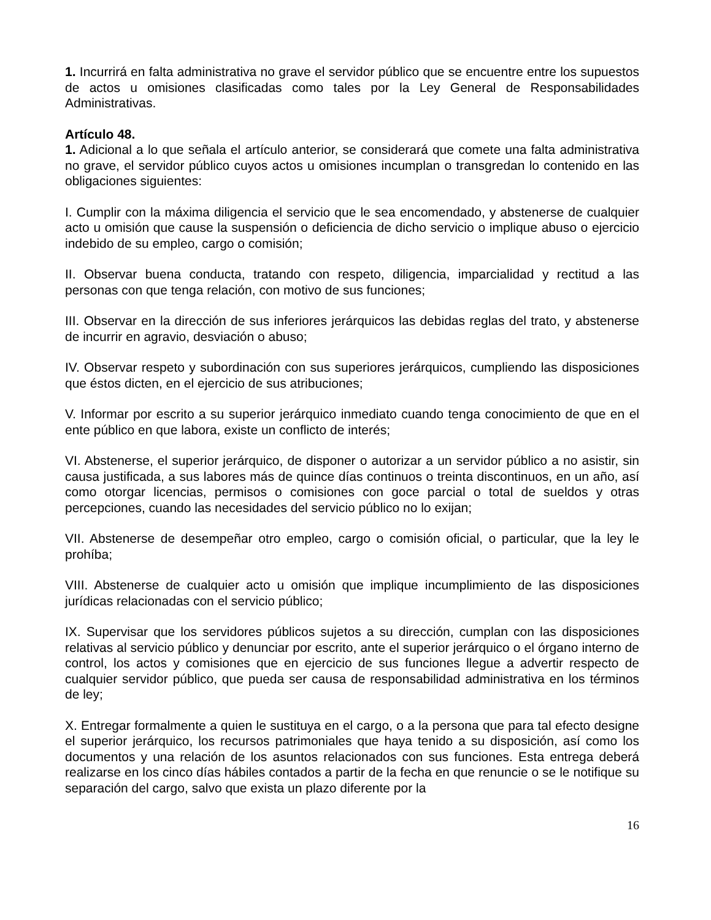1. Incurrirá en falta administrativa no grave el servidor público que se encuentre entre los supuestos de actos u omisiones clasificadas como tales por la Ley General de Responsabilidades Administrativas.
Artículo 48.
1. Adicional a lo que señala el artículo anterior, se considerará que comete una falta administrativa no grave, el servidor público cuyos actos u omisiones incumplan o transgredan lo contenido en las obligaciones siguientes:
I. Cumplir con la máxima diligencia el servicio que le sea encomendado, y abstenerse de cualquier acto u omisión que cause la suspensión o deficiencia de dicho servicio o implique abuso o ejercicio indebido de su empleo, cargo o comisión;
II. Observar buena conducta, tratando con respeto, diligencia, imparcialidad y rectitud a las personas con que tenga relación, con motivo de sus funciones;
III. Observar en la dirección de sus inferiores jerárquicos las debidas reglas del trato, y abstenerse de incurrir en agravio, desviación o abuso;
IV. Observar respeto y subordinación con sus superiores jerárquicos, cumpliendo las disposiciones que éstos dicten, en el ejercicio de sus atribuciones;
V. Informar por escrito a su superior jerárquico inmediato cuando tenga conocimiento de que en el ente público en que labora, existe un conflicto de interés;
VI. Abstenerse, el superior jerárquico, de disponer o autorizar a un servidor público a no asistir, sin causa justificada, a sus labores más de quince días continuos o treinta discontinuos, en un año, así como otorgar licencias, permisos o comisiones con goce parcial o total de sueldos y otras percepciones, cuando las necesidades del servicio público no lo exijan;
VII. Abstenerse de desempeñar otro empleo, cargo o comisión oficial, o particular, que la ley le prohíba;
VIII. Abstenerse de cualquier acto u omisión que implique incumplimiento de las disposiciones jurídicas relacionadas con el servicio público;
IX. Supervisar que los servidores públicos sujetos a su dirección, cumplan con las disposiciones relativas al servicio público y denunciar por escrito, ante el superior jerárquico o el órgano interno de control, los actos y comisiones que en ejercicio de sus funciones llegue a advertir respecto de cualquier servidor público, que pueda ser causa de responsabilidad administrativa en los términos de ley;
X. Entregar formalmente a quien le sustituya en el cargo, o a la persona que para tal efecto designe el superior jerárquico, los recursos patrimoniales que haya tenido a su disposición, así como los documentos y una relación de los asuntos relacionados con sus funciones. Esta entrega deberá realizarse en los cinco días hábiles contados a partir de la fecha en que renuncie o se le notifique su separación del cargo, salvo que exista un plazo diferente por la
16